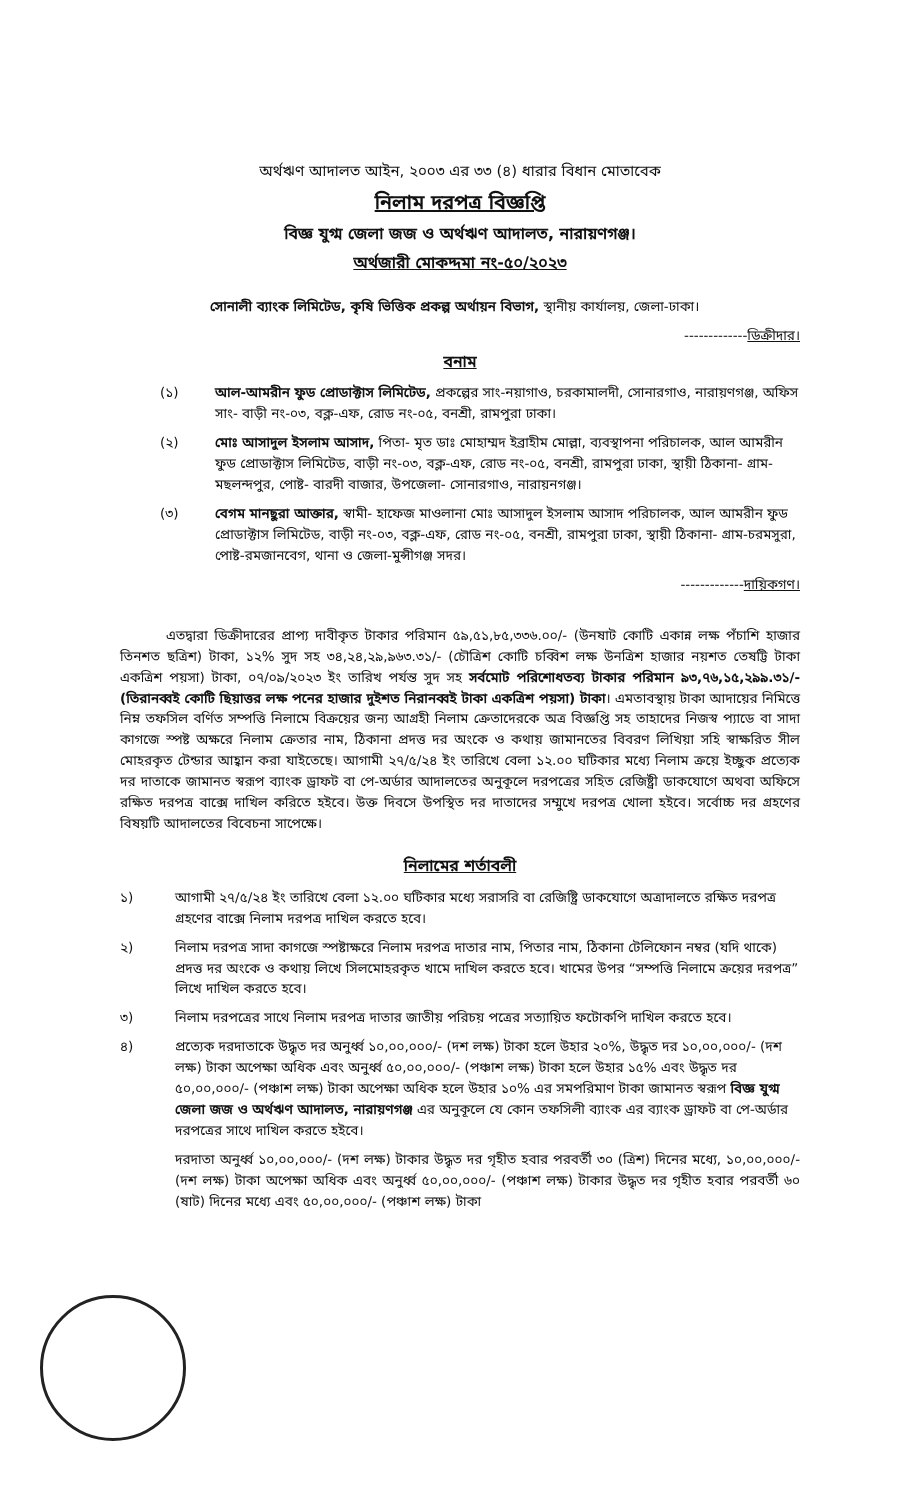অর্থঋণ আদালত আইন, ২০০৩ এর ৩৩ (৪) ধারার বিধান মোতাবেক
নিলাম দরপত্র বিজ্ঞপ্তি
বিজ্ঞ যুগ্ম জেলা জজ ও অর্থঋণ আদালত, নারায়ণগঞ্জ।
অর্থজারী মোকদ্দমা নং-৫০/২০২৩
সোনালী ব্যাংক লিমিটেড, কৃষি ভিত্তিক প্রকল্প অর্থায়ন বিভাগ, স্থানীয় কার্যালয়, জেলা-ঢাকা।
-------------ডিক্রীদার।
বনাম
(১) আল-আমরীন ফুড প্রোডাক্টাস লিমিটেড, প্রকল্পের সাং-নয়াগাও, চরকামালদী, সোনারগাও, নারায়ণগঞ্জ, অফিস সাং- বাড়ী নং-০৩, বক্ল-এফ, রোড নং-০৫, বনশ্রী, রামপুরা ঢাকা।
(২) মোঃ আসাদুল ইসলাম আসাদ, পিতা- মৃত ডাঃ মোহাম্মদ ইব্রাহীম মোল্লা, ব্যবস্থাপনা পরিচালক, আল আমরীন ফুড প্রোডাক্টাস লিমিটেড, বাড়ী নং-০৩, বক্ল-এফ, রোড নং-০৫, বনশ্রী, রামপুরা ঢাকা, স্থায়ী ঠিকানা- গ্রাম-মছলন্দপুর, পোষ্ট- বারদী বাজার, উপজেলা- সোনারগাও, নারায়নগঞ্জ।
(৩) বেগম মানছুরা আক্তার, স্বামী- হাফেজ মাওলানা মোঃ আসাদুল ইসলাম আসাদ পরিচালক, আল আমরীন ফুড প্রোডাক্টাস লিমিটেড, বাড়ী নং-০৩, বক্ল-এফ, রোড নং-০৫, বনশ্রী, রামপুরা ঢাকা, স্থায়ী ঠিকানা- গ্রাম-চরমসুরা, পোষ্ট-রমজানবেগ, থানা ও জেলা-মুন্সীগঞ্জ সদর।
-------------দায়িকগণ।
এতদ্বারা ডিক্রীদারের প্রাপ্য দাবীকৃত টাকার পরিমান ৫৯,৫১,৮৫,৩৩৬.০০/- (উনষাট কোটি একান্ন লক্ষ পঁচাশি হাজার তিনশত ছত্রিশ) টাকা, ১২% সুদ সহ ৩৪,২৪,২৯,৯৬৩.৩১/- (চৌত্রিশ কোটি চব্বিশ লক্ষ উনত্রিশ হাজার নয়শত তেষট্টি টাকা একত্রিশ পয়সা) টাকা, ০৭/০৯/২০২৩ ইং তারিখ পর্যন্ত সুদ সহ সর্বমোট পরিশোধতব্য টাকার পরিমান ৯৩,৭৬,১৫,২৯৯.৩১/- (তিরানব্বই কোটি ছিয়াত্তর লক্ষ পনের হাজার দুইশত নিরানব্বই টাকা একত্রিশ পয়সা) টাকা। এমতাবস্থায় টাকা আদায়ের নিমিত্তে নিম্ন তফসিল বর্ণিত সম্পত্তি নিলামে বিক্রয়ের জন্য আগ্রহী নিলাম ক্রেতাদেরকে অত্র বিজ্ঞপ্তি সহ তাহাদের নিজস্ব প্যাডে বা সাদা কাগজে স্পষ্ট অক্ষরে নিলাম ক্রেতার নাম, ঠিকানা প্রদত্ত দর অংকে ও কথায় জামানতের বিবরণ লিখিয়া সহি স্বাক্ষরিত সীল মোহরকৃত টেন্ডার আহ্বান করা যাইতেছে। আগামী ২৭/৫/২৪ ইং তারিখে বেলা ১২.০০ ঘটিকার মধ্যে নিলাম ক্রয়ে ইচ্ছুক প্রত্যেক দর দাতাকে জামানত স্বরূপ ব্যাংক ড্রাফট বা পে-অর্ডার আদালতের অনুকূলে দরপত্রের সহিত রেজিষ্ট্রী ডাকযোগে অথবা অফিসে রক্ষিত দরপত্র বাক্সে দাখিল করিতে হইবে। উক্ত দিবসে উপস্থিত দর দাতাদের সম্মুখে দরপত্র খোলা হইবে। সর্বোচ্চ দর গ্রহণের বিষয়টি আদালতের বিবেচনা সাপেক্ষে।
নিলামের শর্তাবলী
১) আগামী ২৭/৫/২৪ ইং তারিখে বেলা ১২.০০ ঘটিকার মধ্যে সরাসরি বা রেজিষ্ট্রি ডাকযোগে অত্রাদালতে রক্ষিত দরপত্র গ্রহণের বাক্সে নিলাম দরপত্র দাখিল করতে হবে।
২) নিলাম দরপত্র সাদা কাগজে স্পষ্টাক্ষরে নিলাম দরপত্র দাতার নাম, পিতার নাম, ঠিকানা টেলিফোন নম্বর (যদি থাকে) প্রদত্ত দর অংকে ও কথায় লিখে সিলমোহরকৃত খামে দাখিল করতে হবে। খামের উপর “সম্পত্তি নিলামে ক্রয়ের দরপত্র” লিখে দাখিল করতে হবে।
৩) নিলাম দরপত্রের সাথে নিলাম দরপত্র দাতার জাতীয় পরিচয় পত্রের সত্যায়িত ফটোকপি দাখিল করতে হবে।
৪) প্রত্যেক দরদাতাকে উদ্ধৃত দর অনুর্ধ্ব ১০,০০,০০০/- (দশ লক্ষ) টাকা হলে উহার ২০%, উদ্ধৃত দর ১০,০০,০০০/- (দশ লক্ষ) টাকা অপেক্ষা অধিক এবং অনুর্ধ্ব ৫০,০০,০০০/- (পঞ্চাশ লক্ষ) টাকা হলে উহার ১৫% এবং উদ্ধৃত দর ৫০,০০,০০০/- (পঞ্চাশ লক্ষ) টাকা অপেক্ষা অধিক হলে উহার ১০% এর সমপরিমাণ টাকা জামানত স্বরূপ বিজ্ঞ যুগ্ম জেলা জজ ও অর্থঋণ আদালত, নারায়ণগঞ্জ এর অনুকূলে যে কোন তফসিলী ব্যাংক এর ব্যাংক ড্রাফট বা পে-অর্ডার দরপত্রের সাথে দাখিল করতে হইবে।
দরদাতা অনুর্ধ্ব ১০,০০,০০০/- (দশ লক্ষ) টাকার উদ্ধৃত দর গৃহীত হবার পরবর্তী ৩০ (ত্রিশ) দিনের মধ্যে, ১০,০০,০০০/- (দশ লক্ষ) টাকা অপেক্ষা অধিক এবং অনুর্ধ্ব ৫০,০০,০০০/- (পঞ্চাশ লক্ষ) টাকার উদ্ধৃত দর গৃহীত হবার পরবর্তী ৬০ (ষাট) দিনের মধ্যে এবং ৫০,০০,০০০/- (পঞ্চাশ লক্ষ) টাকা